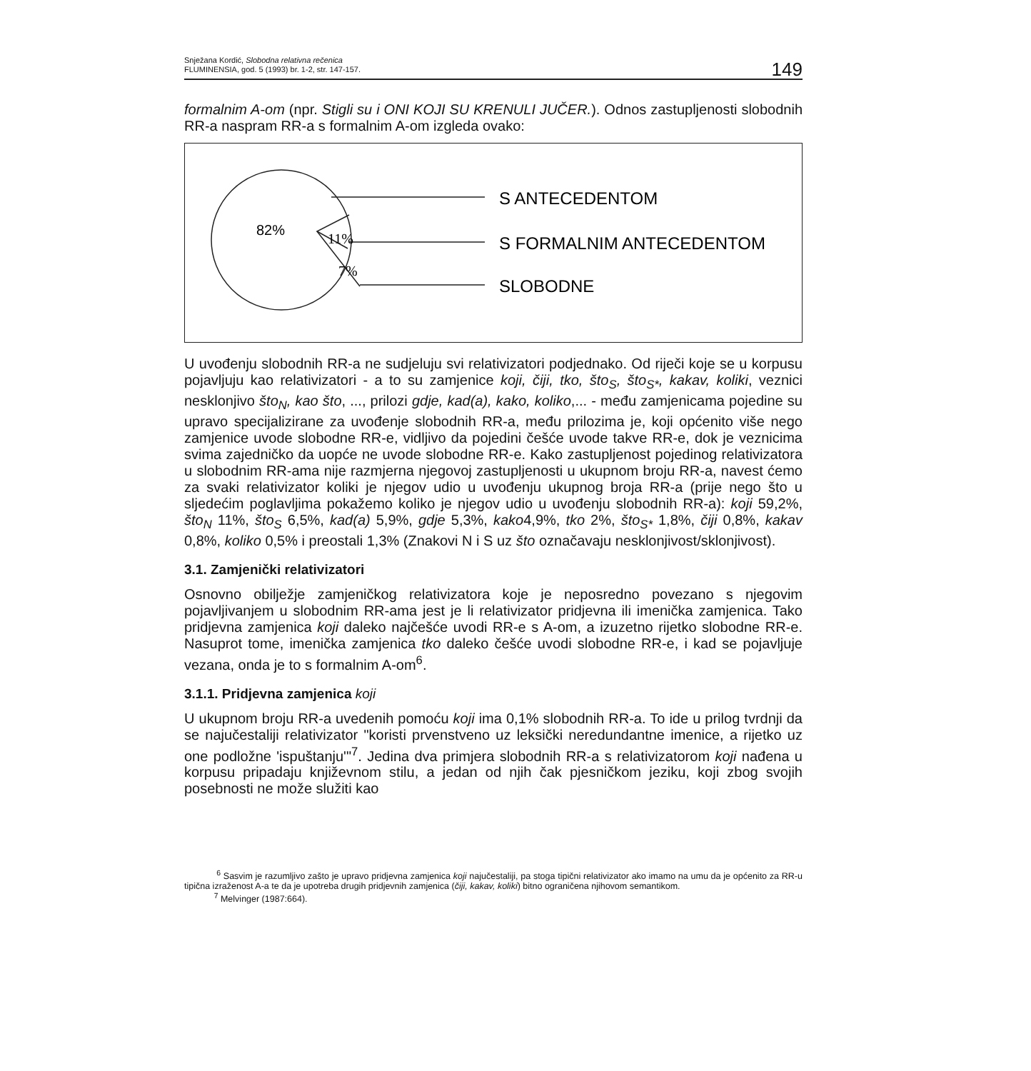Snježana Kordić, Slobodna relativna rečenica
FLUMINENSIA, god. 5 (1993) br. 1-2, str. 147-157.
149
formalnim A-om (npr. Stigli su i ONI KOJI SU KRENULI JUČER.). Odnos zastupljenosti slobodnih RR-a naspram RR-a s formalnim A-om izgleda ovako:
82%
11%
7%
S ANTECEDENTOM
S FORMALNIM ANTECEDENTOM
SLOBODNE
U uvođenju slobodnih RR-a ne sudjeluju svi relativizatori podjednako. Od riječi koje se u korpusu pojavljuju kao relativizatori - a to su zamjenice koji, čiji, tko, što<sub>S</sub>, što<sub>S*</sub>, kakav, koliki, veznici nesklonjivo što<sub>N</sub>, kao što, ..., prilozi gdje, kad(a), kako, koliko,... - među zamjenicama pojedine su upravo specijalizirane za uvođenje slobodnih RR-a, među prilozima je, koji općenito više nego zamjenice uvode slobodne RR-e, vidljivo da pojedini češće uvode takve RR-e, dok je veznicima svima zajedničko da uopće ne uvode slobodne RR-e. Kako zastupljenost pojedinog relativizatora u slobodnim RR-ama nije razmjerna njegovoj zastupljenosti u ukupnom broju RR-a, navest ćemo za svaki relativizator koliki je njegov udio u uvođenju ukupnog broja RR-a (prije nego što u sljedećim poglavljima pokažemo koliko je njegov udio u uvođenju slobodnih RR-a): koji 59,2%, što<sub>N</sub> 11%, što<sub>S</sub> 6,5%, kad(a) 5,9%, gdje 5,3%, kako4,9%, tko 2%, što<sub>S*</sub> 1,8%, čiji 0,8%, kakav 0,8%, koliko 0,5% i preostali 1,3% (Znakovi N i S uz što označavaju nesklonjivost/sklonjivost).
3.1. Zamjenički relativizatori
Osnovno obilježje zamjeničkog relativizatora koje je neposredno povezano s njegovim pojavljivanjem u slobodnim RR-ama jest je li relativizator pridjevna ili imenička zamjenica. Tako pridjevna zamjenica koji daleko najčešće uvodi RR-e s A-om, a izuzetno rijetko slobodne RR-e. Nasuprot tome, imenička zamjenica tko daleko češće uvodi slobodne RR-e, i kad se pojavljuje vezana, onda je to s formalnim A-om<sup>6</sup>.
3.1.1. Pridjevna zamjenica koji
U ukupnom broju RR-a uvedenih pomoću koji ima 0,1% slobodnih RR-a. To ide u prilog tvrdnji da se najučestaliji relativizator "koristi prvenstveno uz leksički neredundantne imenice, a rijetko uz one podložne 'ispuštanju'"<sup>7</sup>. Jedina dva primjera slobodnih RR-a s relativizatorom koji nađena u korpusu pripadaju književnom stilu, a jedan od njih čak pjesničkom jeziku, koji zbog svojih posebnosti ne može služiti kao
<sup>6</sup> Sasvim je razumljivo zašto je upravo pridjevna zamjenica koji najučestaliji, pa stoga tipični relativizator ako imamo na umu da je općenito za RR-u tipična izraženost A-a te da je upotreba drugih pridjevnih zamjenica (čiji, kakav, koliki) bitno ograničena njihovom semantikom.
<sup>7</sup> Melvinger (1987:664).